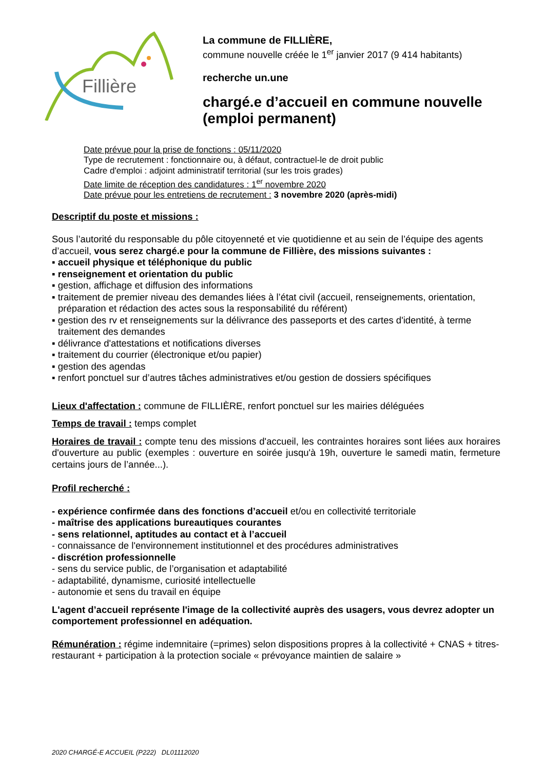Fillière
La commune de FILLIÈRE,
commune nouvelle créée le 1<sup>er</sup> janvier 2017 (9 414 habitants)
recherche un.une
chargé.e d’accueil en commune nouvelle
(emploi permanent)
Date prévue pour la prise de fonctions : 05/11/2020
Type de recrutement : fonctionnaire ou, à défaut, contractuel-le de droit public
Cadre d'emploi : adjoint administratif territorial (sur les trois grades)
Date limite de réception des candidatures : 1<sup>er</sup> novembre 2020
Date prévue pour les entretiens de recrutement : 3 novembre 2020 (après-midi)
Descriptif du poste et missions :
Sous l’autorité du responsable du pôle citoyenneté et vie quotidienne et au sein de l’équipe des agents d’accueil, vous serez chargé.e pour la commune de Fillière, des missions suivantes :
▪ accueil physique et téléphonique du public
▪ renseignement et orientation du public
▪ gestion, affichage et diffusion des informations
▪ traitement de premier niveau des demandes liées à l’état civil (accueil, renseignements, orientation, préparation et rédaction des actes sous la responsabilité du référent)
▪ gestion des rv et renseignements sur la délivrance des passeports et des cartes d'identité, à terme traitement des demandes
▪ délivrance d'attestations et notifications diverses
▪ traitement du courrier (électronique et/ou papier)
▪ gestion des agendas
▪ renfort ponctuel sur d’autres tâches administratives et/ou gestion de dossiers spécifiques
Lieux d'affectation : commune de FILLIÈRE, renfort ponctuel sur les mairies déléguées
Temps de travail : temps complet
Horaires de travail : compte tenu des missions d'accueil, les contraintes horaires sont liées aux horaires d'ouverture au public (exemples : ouverture en soirée jusqu'à 19h, ouverture le samedi matin, fermeture certains jours de l’année...).
Profil recherché :
- expérience confirmée dans des fonctions d’accueil et/ou en collectivité territoriale
- maîtrise des applications bureautiques courantes
- sens relationnel, aptitudes au contact et à l’accueil
- connaissance de l'environnement institutionnel et des procédures administratives
- discrétion professionnelle
- sens du service public, de l’organisation et adaptabilité
- adaptabilité, dynamisme, curiosité intellectuelle
- autonomie et sens du travail en équipe
L'agent d’accueil représente l'image de la collectivité auprès des usagers, vous devrez adopter un comportement professionnel en adéquation.
Rémunération : régime indemnitaire (=primes) selon dispositions propres à la collectivité + CNAS + titres-restaurant + participation à la protection sociale « prévoyance maintien de salaire »
2020 CHARGÉ-E ACCUEIL (P222) DL01112020